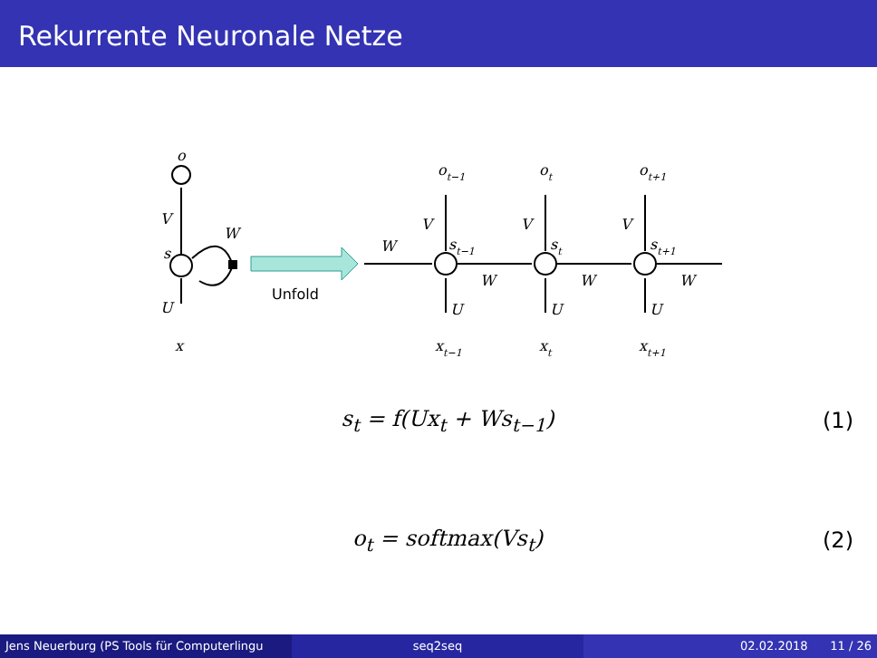Rekurrente Neuronale Netze
o
V
W
s
U
x
Unfold
W
W
W
W
ot−1
ot
ot+1
V
V
V
st−1
st
st+1
U
U
U
xt−1
xt
xt+1
s<sub>t</sub> = f(Ux<sub>t</sub> + Ws<sub>t−1</sub>) (1)
o<sub>t</sub> = softmax(Vs<sub>t</sub>) (2)
Jens Neuerburg (PS Tools für Computerlingu
seq2seq 02.02.2018 11 / 26